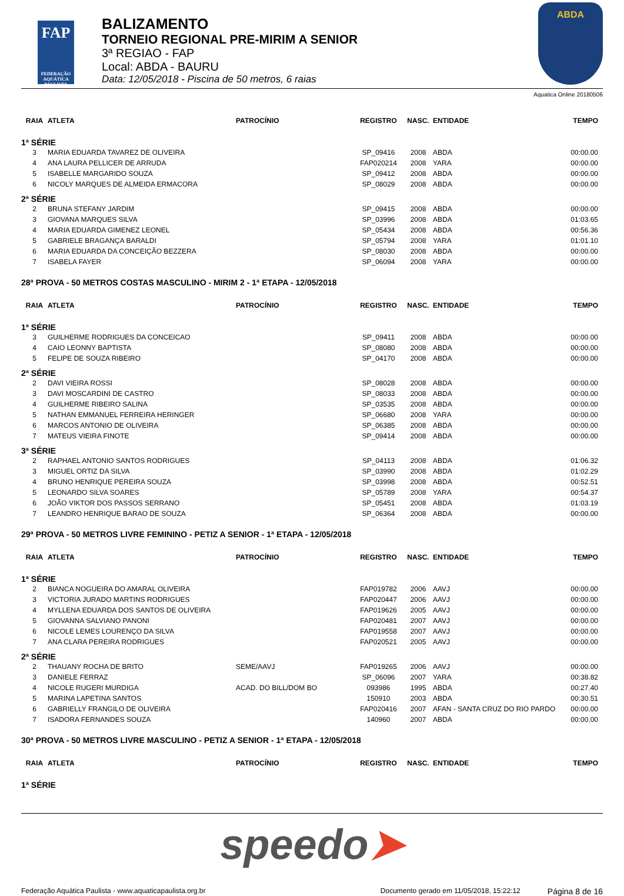FAP
FEDERAÇÃO AQUÁTICA PAULISTA
BALIZAMENTO
TORNEIO REGIONAL PRE-MIRIM A SENIOR
3ª REGIAO - FAP
Local: ABDA - BAURU
Data: 12/05/2018 - Piscina de 50 metros, 6 raias
ABDA
Aquatica Online 20180506
| RAIA | ATLETA | PATROCÍNIO | REGISTRO | NASC. | ENTIDADE | TEMPO |
| --- | --- | --- | --- | --- | --- | --- |
| 1ª SÉRIE | | | | | | |
| 3 | MARIA EDUARDA TAVAREZ DE OLIVEIRA | | SP_09416 | 2008 | ABDA | 00:00.00 |
| 4 | ANA LAURA PELLICER DE ARRUDA | | FAP020214 | 2008 | YARA | 00:00.00 |
| 5 | ISABELLE MARGARIDO SOUZA | | SP_09412 | 2008 | ABDA | 00:00.00 |
| 6 | NICOLY MARQUES DE ALMEIDA ERMACORA | | SP_08029 | 2008 | ABDA | 00:00.00 |
| 2ª SÉRIE | | | | | | |
| 2 | BRUNA STEFANY JARDIM | | SP_09415 | 2008 | ABDA | 00:00.00 |
| 3 | GIOVANA MARQUES SILVA | | SP_03996 | 2008 | ABDA | 01:03.65 |
| 4 | MARIA EDUARDA GIMENEZ LEONEL | | SP_05434 | 2008 | ABDA | 00:56.36 |
| 5 | GABRIELE BRAGANÇA BARALDI | | SP_05794 | 2008 | YARA | 01:01.10 |
| 6 | MARIA EDUARDA DA CONCEIÇÃO BEZZERA | | SP_08030 | 2008 | ABDA | 00:00.00 |
| 7 | ISABELA FAYER | | SP_06094 | 2008 | YARA | 00:00.00 |
| 28ª PROVA - 50 METROS COSTAS MASCULINO - MIRIM 2 - 1ª ETAPA - 12/05/2018 | | | | | | |
| RAIA | ATLETA | PATROCÍNIO | REGISTRO | NASC. | ENTIDADE | TEMPO |
| 1ª SÉRIE | | | | | | |
| 3 | GUILHERME RODRIGUES DA CONCEICAO | | SP_09411 | 2008 | ABDA | 00:00.00 |
| 4 | CAIO LEONNY BAPTISTA | | SP_08080 | 2008 | ABDA | 00:00.00 |
| 5 | FELIPE DE SOUZA RIBEIRO | | SP_04170 | 2008 | ABDA | 00:00.00 |
| 2ª SÉRIE | | | | | | |
| 2 | DAVI VIEIRA ROSSI | | SP_08028 | 2008 | ABDA | 00:00.00 |
| 3 | DAVI MOSCARDINI DE CASTRO | | SP_08033 | 2008 | ABDA | 00:00.00 |
| 4 | GUILHERME RIBEIRO SALINA | | SP_03535 | 2008 | ABDA | 00:00.00 |
| 5 | NATHAN EMMANUEL FERREIRA HERINGER | | SP_06680 | 2008 | YARA | 00:00.00 |
| 6 | MARCOS ANTONIO DE OLIVEIRA | | SP_06385 | 2008 | ABDA | 00:00.00 |
| 7 | MATEUS VIEIRA FINOTE | | SP_09414 | 2008 | ABDA | 00:00.00 |
| 3ª SÉRIE | | | | | | |
| 2 | RAPHAEL ANTONIO SANTOS RODRIGUES | | SP_04113 | 2008 | ABDA | 01:06.32 |
| 3 | MIGUEL ORTIZ DA SILVA | | SP_03990 | 2008 | ABDA | 01:02.29 |
| 4 | BRUNO HENRIQUE PEREIRA SOUZA | | SP_03998 | 2008 | ABDA | 00:52.51 |
| 5 | LEONARDO SILVA SOARES | | SP_05789 | 2008 | YARA | 00:54.37 |
| 6 | JOÃO VIKTOR DOS PASSOS SERRANO | | SP_05451 | 2008 | ABDA | 01:03.19 |
| 7 | LEANDRO HENRIQUE BARAO DE SOUZA | | SP_06364 | 2008 | ABDA | 00:00.00 |
| 29ª PROVA - 50 METROS LIVRE FEMININO - PETIZ A SENIOR - 1ª ETAPA - 12/05/2018 | | | | | | |
| RAIA | ATLETA | PATROCÍNIO | REGISTRO | NASC. | ENTIDADE | TEMPO |
| 1ª SÉRIE | | | | | | |
| 2 | BIANCA NOGUEIRA DO AMARAL OLIVEIRA | | FAP019782 | 2006 | AAVJ | 00:00.00 |
| 3 | VICTORIA JURADO MARTINS RODRIGUES | | FAP020447 | 2006 | AAVJ | 00:00.00 |
| 4 | MYLLENA EDUARDA DOS SANTOS DE OLIVEIRA | | FAP019626 | 2005 | AAVJ | 00:00.00 |
| 5 | GIOVANNA SALVIANO PANONI | | FAP020481 | 2007 | AAVJ | 00:00.00 |
| 6 | NICOLE LEMES LOURENÇO DA SILVA | | FAP019558 | 2007 | AAVJ | 00:00.00 |
| 7 | ANA CLARA PEREIRA RODRIGUES | | FAP020521 | 2005 | AAVJ | 00:00.00 |
| 2ª SÉRIE | | | | | | |
| 2 | THAUANY ROCHA DE BRITO | SEME/AAVJ | FAP019265 | 2006 | AAVJ | 00:00.00 |
| 3 | DANIELE FERRAZ | | SP_06096 | 2007 | YARA | 00:38.82 |
| 4 | NICOLE RUGERI MURDIGA | ACAD. DO BILL/DOM BO | 093986 | 1995 | ABDA | 00:27.40 |
| 5 | MARINA LAPETINA SANTOS | | 150910 | 2003 | ABDA | 00:30.51 |
| 6 | GABRIELLY FRANGILO DE OLIVEIRA | | FAP020416 | 2007 | AFAN - SANTA CRUZ DO RIO PARDO | 00:00.00 |
| 7 | ISADORA FERNANDES SOUZA | | 140960 | 2007 | ABDA | 00:00.00 |
| 30ª PROVA - 50 METROS LIVRE MASCULINO - PETIZ A SENIOR - 1ª ETAPA - 12/05/2018 | | | | | | |
| RAIA | ATLETA | PATROCÍNIO | REGISTRO | NASC. | ENTIDADE | TEMPO |
| 1ª SÉRIE | | | | | | |
speedo➤
Federação Aquática Paulista - www.aquaticapaulista.org.br Documento gerado em 11/05/2018, 15:22:12 Página 8 de 16